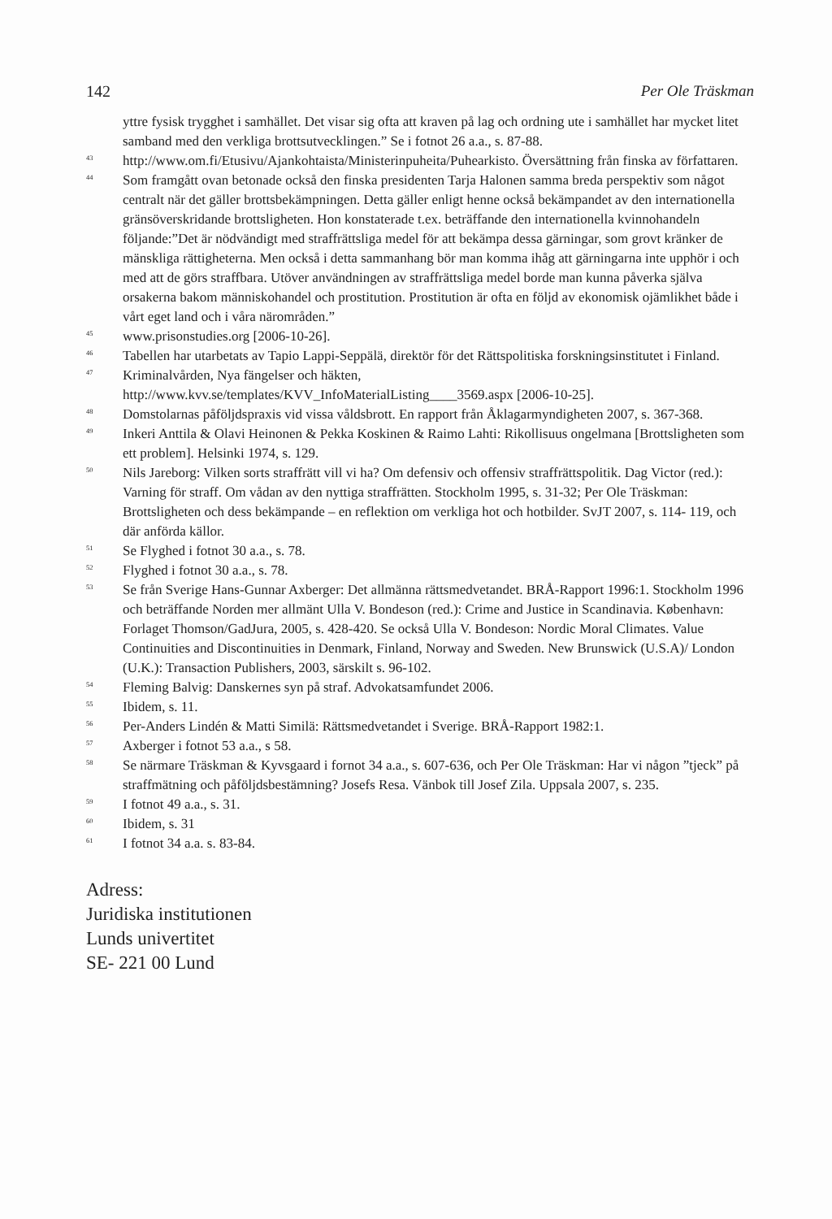142 Per Ole Träskman
yttre fysisk trygghet i samhället. Det visar sig ofta att kraven på lag och ordning ute i samhället har mycket litet samband med den verkliga brottsutvecklingen.” Se i fotnot 26 a.a., s. 87-88.
<sup>43</sup>
http://www.om.fi/Etusivu/Ajankohtaista/Ministerinpuheita/Puhearkisto. Översättning från finska av författaren.
<sup>44</sup>
Som framgått ovan betonade också den finska presidenten Tarja Halonen samma breda perspektiv som något centralt när det gäller brottsbekämpningen. Detta gäller enligt henne också bekämpandet av den internationella gränsöverskridande brottsligheten. Hon konstaterade t.ex. beträffande den internationella kvinnohandeln följande:”Det är nödvändigt med straffrättsliga medel för att bekämpa dessa gärningar, som grovt kränker de mänskliga rättigheterna. Men också i detta sammanhang bör man komma ihåg att gärningarna inte upphör i och med att de görs straffbara. Utöver användningen av straffrättsliga medel borde man kunna påverka själva orsakerna bakom människohandel och prostitution. Prostitution är ofta en följd av ekonomisk ojämlikhet både i vårt eget land och i våra närområden.”
<sup>45</sup>
www.prisonstudies.org [2006-10-26].
<sup>46</sup>
Tabellen har utarbetats av Tapio Lappi-Seppälä, direktör för det Rättspolitiska forskningsinstitutet i Finland.
<sup>47</sup>
Kriminalvården, Nya fängelser och häkten, http://www.kvv.se/templates/KVV_InfoMaterialListing____3569.aspx [2006-10-25].
<sup>48</sup>
Domstolarnas påföljdspraxis vid vissa våldsbrott. En rapport från Åklagarmyndigheten 2007, s. 367-368.
<sup>49</sup>
Inkeri Anttila & Olavi Heinonen & Pekka Koskinen & Raimo Lahti: Rikollisuus ongelmana [Brottsligheten som ett problem]. Helsinki 1974, s. 129.
<sup>50</sup>
Nils Jareborg: Vilken sorts straffrätt vill vi ha? Om defensiv och offensiv straffrättspolitik. Dag Victor (red.): Varning för straff. Om vådan av den nyttiga straffrätten. Stockholm 1995, s. 31-32; Per Ole Träskman: Brottsligheten och dess bekämpande – en reflektion om verkliga hot och hotbilder. SvJT 2007, s. 114- 119, och där anförda källor.
<sup>51</sup>
Se Flyghed i fotnot 30 a.a., s. 78.
<sup>52</sup>
Flyghed i fotnot 30 a.a., s. 78.
<sup>53</sup>
Se från Sverige Hans-Gunnar Axberger: Det allmänna rättsmedvetandet. BRÅ-Rapport 1996:1. Stockholm 1996 och beträffande Norden mer allmänt Ulla V. Bondeson (red.): Crime and Justice in Scandinavia. København: Forlaget Thomson/GadJura, 2005, s. 428-420. Se också Ulla V. Bondeson: Nordic Moral Climates. Value Continuities and Discontinuities in Denmark, Finland, Norway and Sweden. New Brunswick (U.S.A)/ London (U.K.): Transaction Publishers, 2003, särskilt s. 96-102.
<sup>54</sup>
Fleming Balvig: Danskernes syn på straf. Advokatsamfundet 2006.
<sup>55</sup>
Ibidem, s. 11.
<sup>56</sup>
Per-Anders Lindén & Matti Similä: Rättsmedvetandet i Sverige. BRÅ-Rapport 1982:1.
<sup>57</sup>
Axberger i fotnot 53 a.a., s 58.
<sup>58</sup>
Se närmare Träskman & Kyvsgaard i fornot 34 a.a., s. 607-636, och Per Ole Träskman: Har vi någon ”tjeck” på straffmätning och påföljdsbestämning? Josefs Resa. Vänbok till Josef Zila. Uppsala 2007, s. 235.
<sup>59</sup>
I fotnot 49 a.a., s. 31.
<sup>60</sup>
Ibidem, s. 31
<sup>61</sup>
I fotnot 34 a.a. s. 83-84.
Adress:
Juridiska institutionen
Lunds univertitet
SE- 221 00 Lund